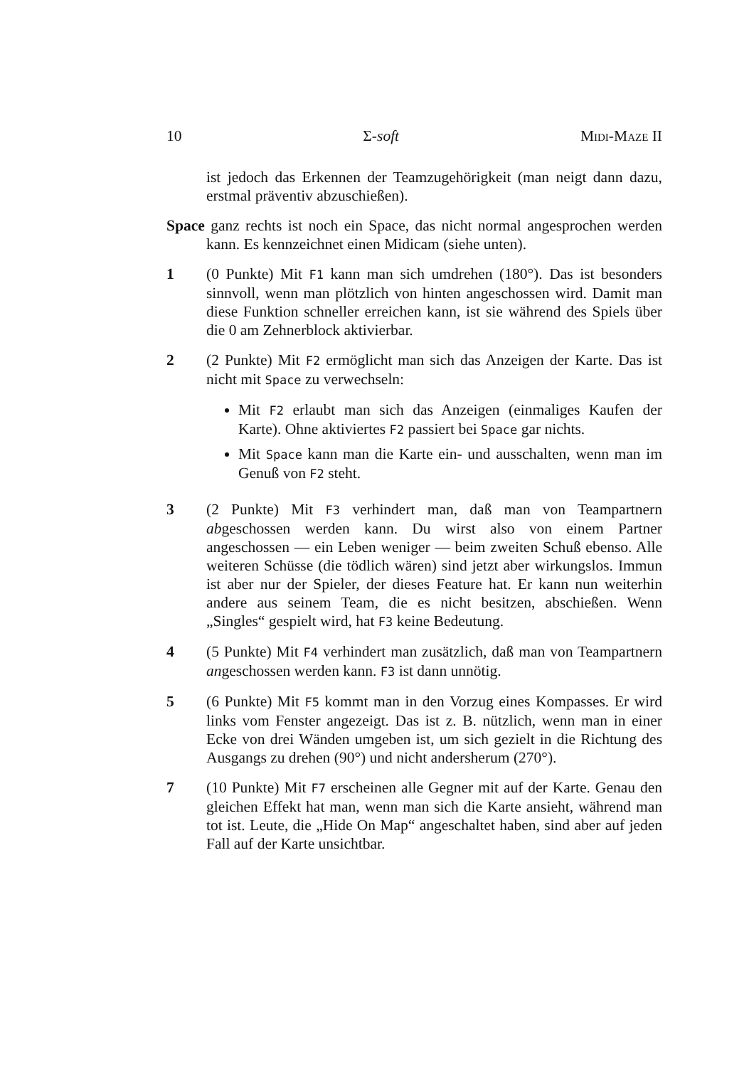10 Σ-soft Midi-Maze II
ist jedoch das Erkennen der Teamzugehörigkeit (man neigt dann dazu, erstmal präventiv abzuschießen).
Space ganz rechts ist noch ein Space, das nicht normal angesprochen werden kann. Es kennzeichnet einen Midicam (siehe unten).
1 (0 Punkte) Mit F1 kann man sich umdrehen (180°). Das ist besonders sinnvoll, wenn man plötzlich von hinten angeschossen wird. Damit man diese Funktion schneller erreichen kann, ist sie während des Spiels über die 0 am Zehnerblock aktivierbar.
2 (2 Punkte) Mit F2 ermöglicht man sich das Anzeigen der Karte. Das ist nicht mit Space zu verwechseln:
Mit F2 erlaubt man sich das Anzeigen (einmaliges Kaufen der Karte). Ohne aktiviertes F2 passiert bei Space gar nichts.
Mit Space kann man die Karte ein- und ausschalten, wenn man im Genuß von F2 steht.
3 (2 Punkte) Mit F3 verhindert man, daß man von Teampartnern abgeschossen werden kann. Du wirst also von einem Partner angeschossen — ein Leben weniger — beim zweiten Schuß ebenso. Alle weiteren Schüsse (die tödlich wären) sind jetzt aber wirkungslos. Immun ist aber nur der Spieler, der dieses Feature hat. Er kann nun weiterhin andere aus seinem Team, die es nicht besitzen, abschießen. Wenn „Singles“ gespielt wird, hat F3 keine Bedeutung.
4 (5 Punkte) Mit F4 verhindert man zusätzlich, daß man von Teampartnern angeschossen werden kann. F3 ist dann unnötig.
5 (6 Punkte) Mit F5 kommt man in den Vorzug eines Kompasses. Er wird links vom Fenster angezeigt. Das ist z. B. nützlich, wenn man in einer Ecke von drei Wänden umgeben ist, um sich gezielt in die Richtung des Ausgangs zu drehen (90°) und nicht andersherum (270°).
7 (10 Punkte) Mit F7 erscheinen alle Gegner mit auf der Karte. Genau den gleichen Effekt hat man, wenn man sich die Karte ansieht, während man tot ist. Leute, die „Hide On Map“ angeschaltet haben, sind aber auf jeden Fall auf der Karte unsichtbar.